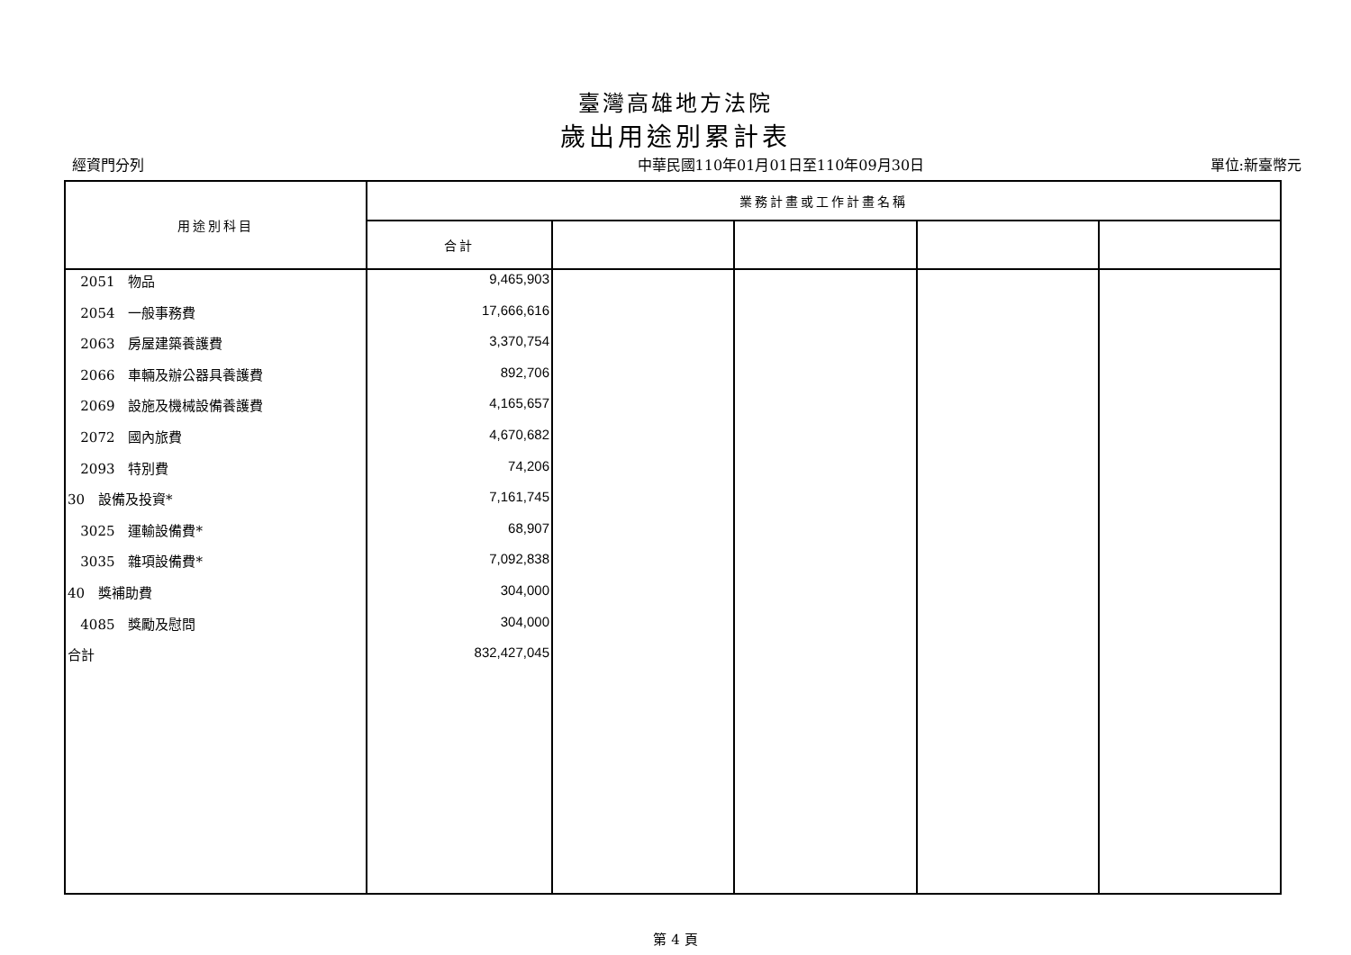臺灣高雄地方法院
歲出用途別累計表
經資門分列 中華民國110年01月01日至110年09月30日 單位:新臺幣元
| 用途別科目 | 業務計畫或工作計畫名稱 | | | | |
| --- | --- | --- | --- | --- | --- |
| | 合計 | | | | |
| 2051 物品 | 9,465,903 | | | | |
| 2054 一般事務費 | 17,666,616 | | | | |
| 2063 房屋建築養護費 | 3,370,754 | | | | |
| 2066 車輛及辦公器具養護費 | 892,706 | | | | |
| 2069 設施及機械設備養護費 | 4,165,657 | | | | |
| 2072 國內旅費 | 4,670,682 | | | | |
| 2093 特別費 | 74,206 | | | | |
| 30 設備及投資* | 7,161,745 | | | | |
| 3025 運輸設備費* | 68,907 | | | | |
| 3035 雜項設備費* | 7,092,838 | | | | |
| 40 獎補助費 | 304,000 | | | | |
| 4085 獎勵及慰問 | 304,000 | | | | |
| 合計 | 832,427,045 | | | | |
第 4 頁